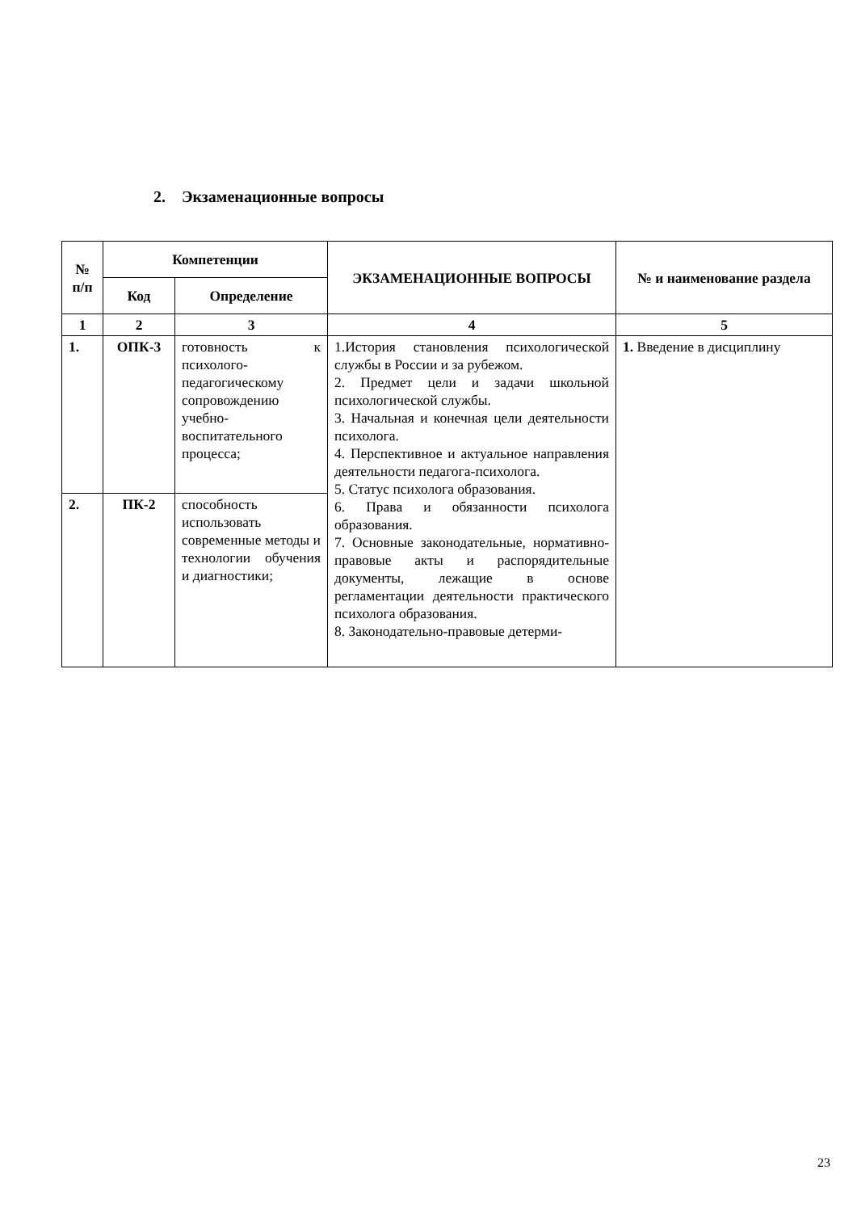2. Экзаменационные вопросы
| № п/п | Компетенции | | ЭКЗАМЕНАЦИОННЫЕ ВОПРОСЫ | № и наименование раздела |
| --- | --- | --- | --- | --- |
| | Код | Определение | | |
| 1 | 2 | 3 | 4 | 5 |
| 1. | ОПК-3 | готовность к психолого-педагогическому сопровождению учебно-воспитательного процесса; | 1.История становления психологической службы в России и за рубежом. 2. Предмет цели и задачи школьной психологической службы. 3. Начальная и конечная цели деятельности психолога. 4. Перспективное и актуальное направления деятельности педагога-психолога. 5. Статус психолога образования. 6. Права и обязанности психолога образования. 7. Основные законодательные, нормативно-правовые акты и распорядительные документы, лежащие в основе регламентации деятельности практического психолога образования. 8. Законодательно-правовые детерми- | 1. Введение в дисциплину |
| 2. | ПК-2 | способность использовать современные методы и технологии обучения и диагностики; | | |
23